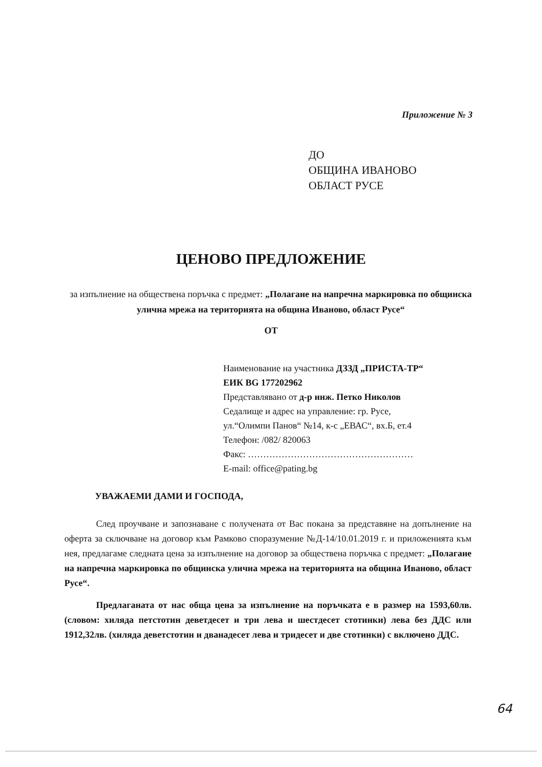Приложение № 3
ДО
ОБЩИНА ИВАНОВО
ОБЛАСТ РУСЕ
ЦЕНОВО ПРЕДЛОЖЕНИЕ
за изпълнение на обществена поръчка с предмет: „Полагане на напречна маркировка по общинска улична мрежа на територията на община Иваново, област Русе“
ОТ
Наименование на участника ДЗЗД „ПРИСТА-ТР“
ЕИК BG 177202962
Представлявано от д-р инж. Петко Николов
Седалище и адрес на управление: гр. Русе,
ул.“Олимпи Панов“ №14, к-с „ЕВАС“, вх.Б, ет.4
Телефон: /082/ 820063
Факс: ………………………………………………
E-mail: office@pating.bg
УВАЖАЕМИ ДАМИ И ГОСПОДА,
След проучване и запознаване с получената от Вас покана за представяне на допълнение на оферта за сключване на договор към Рамково споразумение №Д-14/10.01.2019 г. и приложенията към нея, предлагаме следната цена за изпълнение на договор за обществена поръчка с предмет: „Полагане на напречна маркировка по общинска улична мрежа на територията на община Иваново, област Русе“.
Предлаганата от нас обща цена за изпълнение на поръчката е в размер на 1593,60лв. (словом: хиляда петстотин деветдесет и три лева и шестдесет стотинки) лева без ДДС или 1912,32лв. (хиляда деветстотин и дванадесет лева и тридесет и две стотинки) с включено ДДС.
64